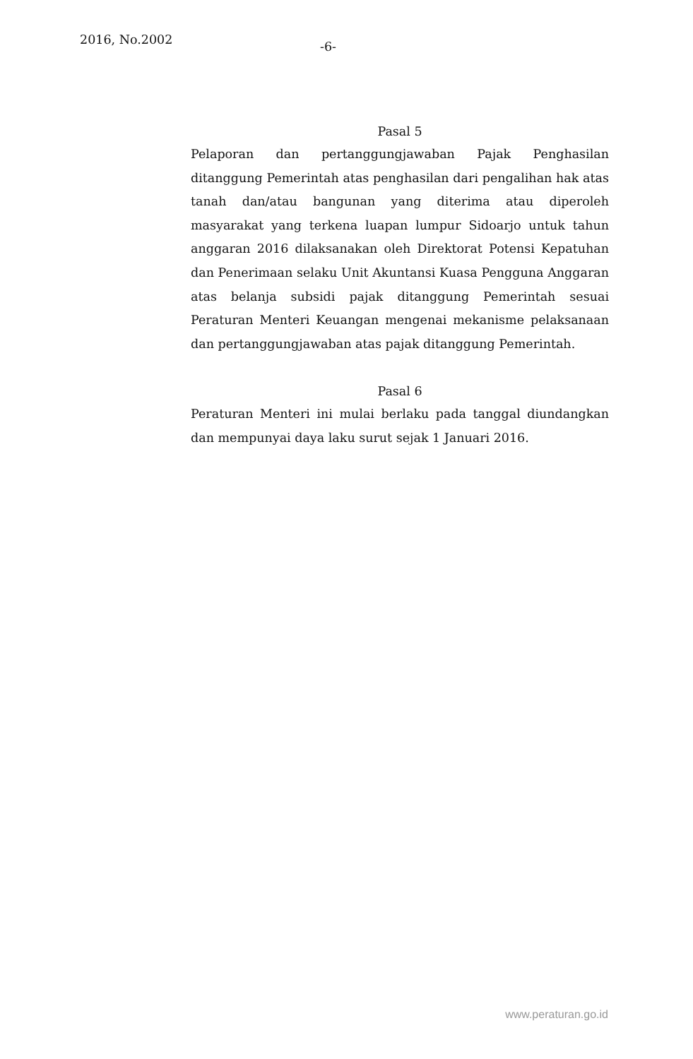2016, No.2002
-6-
Pasal 5
Pelaporan dan pertanggungjawaban Pajak Penghasilan ditanggung Pemerintah atas penghasilan dari pengalihan hak atas tanah dan/atau bangunan yang diterima atau diperoleh masyarakat yang terkena luapan lumpur Sidoarjo untuk tahun anggaran 2016 dilaksanakan oleh Direktorat Potensi Kepatuhan dan Penerimaan selaku Unit Akuntansi Kuasa Pengguna Anggaran atas belanja subsidi pajak ditanggung Pemerintah sesuai Peraturan Menteri Keuangan mengenai mekanisme pelaksanaan dan pertanggungjawaban atas pajak ditanggung Pemerintah.
Pasal 6
Peraturan Menteri ini mulai berlaku pada tanggal diundangkan dan mempunyai daya laku surut sejak 1 Januari 2016.
www.peraturan.go.id